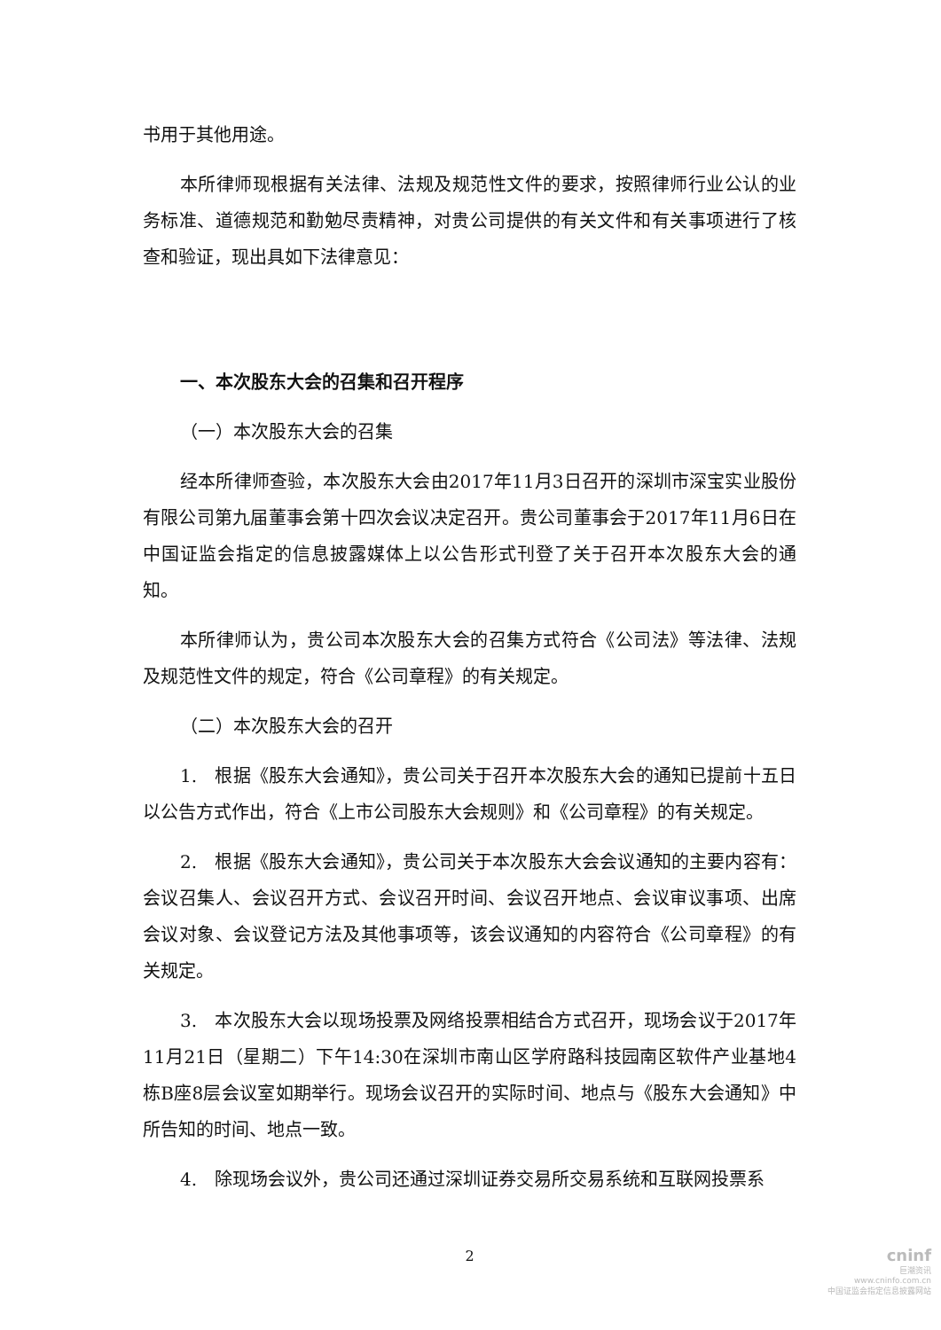书用于其他用途。
本所律师现根据有关法律、法规及规范性文件的要求，按照律师行业公认的业务标准、道德规范和勤勉尽责精神，对贵公司提供的有关文件和有关事项进行了核查和验证，现出具如下法律意见：
一、本次股东大会的召集和召开程序
（一）本次股东大会的召集
经本所律师查验，本次股东大会由2017年11月3日召开的深圳市深宝实业股份有限公司第九届董事会第十四次会议决定召开。贵公司董事会于2017年11月6日在中国证监会指定的信息披露媒体上以公告形式刊登了关于召开本次股东大会的通知。
本所律师认为，贵公司本次股东大会的召集方式符合《公司法》等法律、法规及规范性文件的规定，符合《公司章程》的有关规定。
（二）本次股东大会的召开
1.　根据《股东大会通知》，贵公司关于召开本次股东大会的通知已提前十五日以公告方式作出，符合《上市公司股东大会规则》和《公司章程》的有关规定。
2.　根据《股东大会通知》，贵公司关于本次股东大会会议通知的主要内容有：会议召集人、会议召开方式、会议召开时间、会议召开地点、会议审议事项、出席会议对象、会议登记方法及其他事项等，该会议通知的内容符合《公司章程》的有关规定。
3.　本次股东大会以现场投票及网络投票相结合方式召开，现场会议于2017年11月21日（星期二）下午14:30在深圳市南山区学府路科技园南区软件产业基地4栋B座8层会议室如期举行。现场会议召开的实际时间、地点与《股东大会通知》中所告知的时间、地点一致。
4.　除现场会议外，贵公司还通过深圳证券交易所交易系统和互联网投票系
2
cninf
巨潮资讯
www.cninfo.com.cn
中国证监会指定信息披露网站